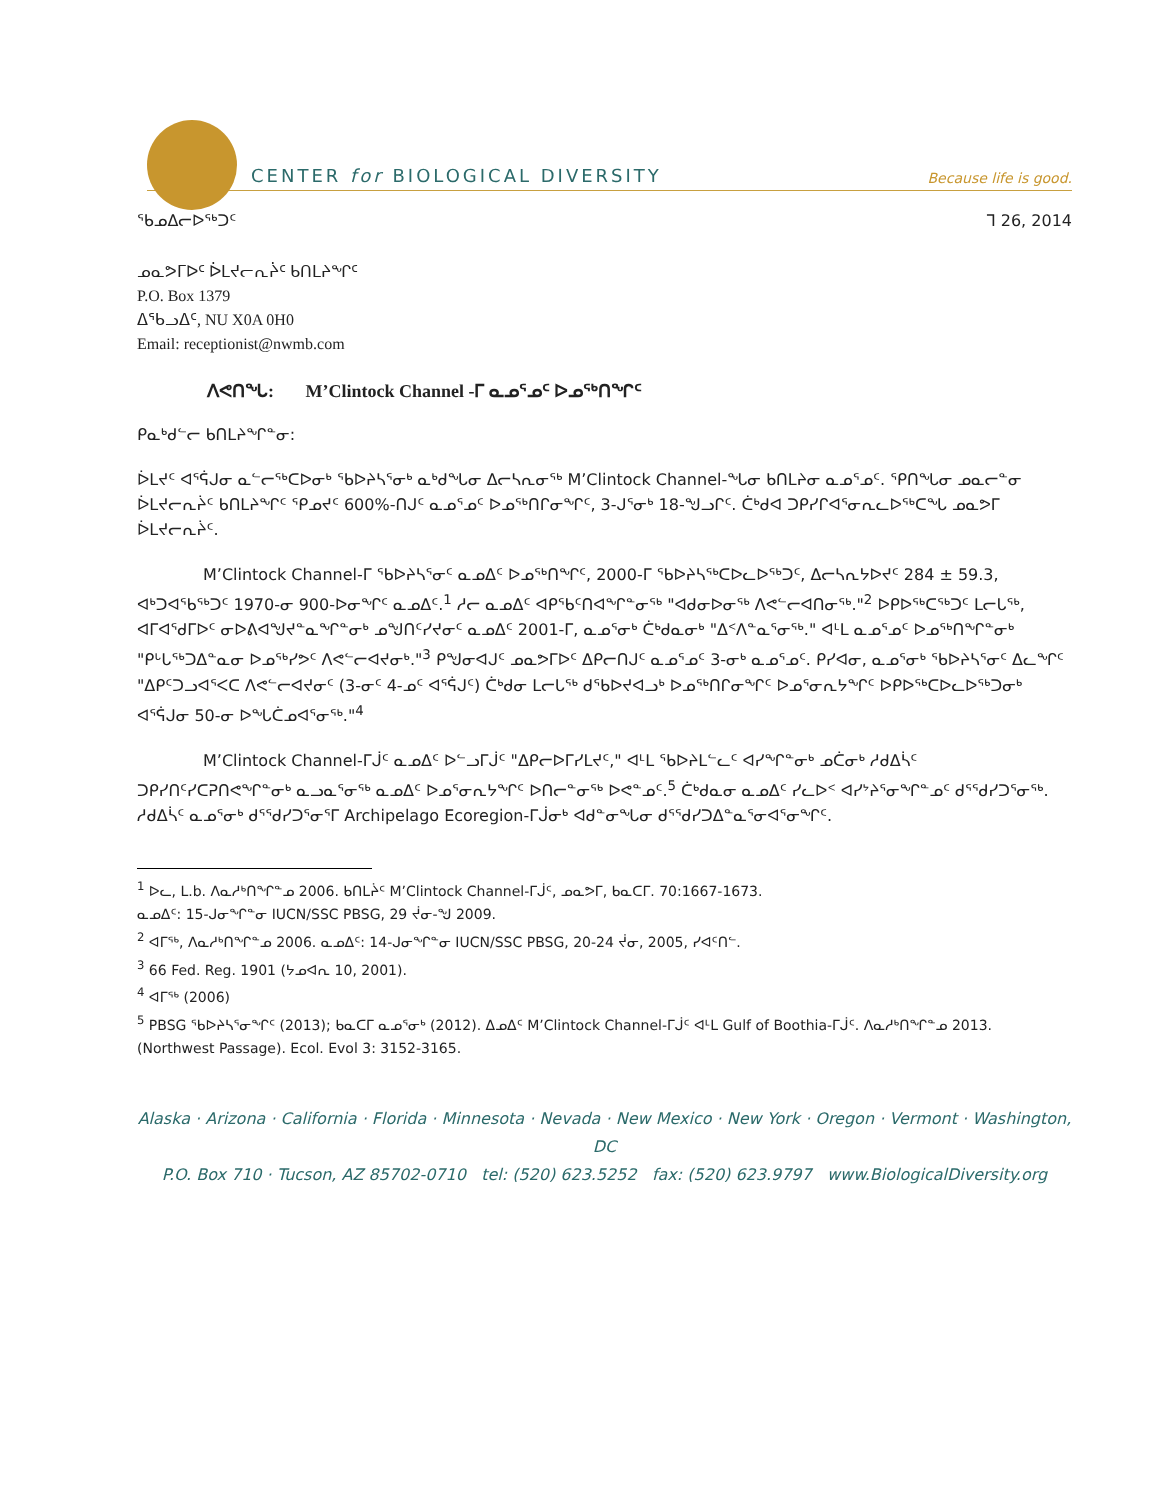CENTER for BIOLOGICAL DIVERSITY
Because life is good.
ᖃᓄᐃᓕᐅᖅᑐᑦ ᒣ 26, 2014
ᓄᓇᕗᒥᐅᑦ ᐆᒪᔪᓕᕆᔩᑦ ᑲᑎᒪᔨᖏᑦ
P.O. Box 1379
ᐃᖃᓗᐃᑦ, NU X0A 0H0
Email: receptionist@nwmb.com
ᐱᕙᑎᖓ: M’Clintock Channel -ᒥ ᓇᓄᕐᓄᑦ ᐅᓄᖅᑎᖏᑦ
ᑭᓇᒃᑯᓪᓕ ᑲᑎᒪᔨᖏᓐᓂ:
ᐆᒪᔪᑦ ᐊᕐᕌᒍᓂ ᓇᓪᓕᖅᑕᐅᓂᒃ ᖃᐅᔨᓴᕐᓂᒃ ᓇᒃᑯᖓᓂ ᐃᓕᓴᕆᓂᖅ M’Clintock Channel-ᖓᓂ ᑲᑎᒪᔨᓂ ᓇᓄᕐᓄᑦ. ᕿᑎᖓᓂ ᓄᓇᓕᓐᓂ ᐆᒪᔪᓕᕆᔩᑦ ᑲᑎᒪᔨᖏᑦ ᕿᓄᔪᑦ 600%-ᑎᒍᑦ ᓇᓄᕐᓄᑦ ᐅᓄᖅᑎᒋᓂᖏᑦ, 3-ᒍᕐᓂᒃ 18-ᖑᓗᒋᑦ. ᑖᒃᑯᐊ ᑐᑭᓯᒋᐊᕐᓂᕆᓚᐅᖅᑕᖓ ᓄᓇᕗᒥ ᐆᒪᔪᓕᕆᔩᑦ.
M’Clintock Channel-ᒥ ᖃᐅᔨᓴᕐᓂᑦ ᓇᓄᐃᑦ ᐅᓄᖅᑎᖏᑦ, 2000-ᒥ ᖃᐅᔨᓴᖅᑕᐅᓚᐅᖅᑐᑦ, ᐃᓕᓴᕆᔭᐅᔪᑦ 284 ± 59.3, ᐊᒃᑐᐊᖃᖅᑐᑦ 1970-ᓂ 900-ᐅᓂᖏᑦ ᓇᓄᐃᑦ.<sup>1</sup> ᓱᓕ ᓇᓄᐃᑦ ᐊᑭᖃᑦᑎᐊᖏᓐᓂᖅ "ᐊᑯᓂᐅᓂᖅ ᐱᕙᓪᓕᐊᑎᓂᖅ."<sup>2</sup> ᐅᑭᐅᖅᑕᖅᑐᑦ ᒪᓕᒐᖅ, ᐊᒥᐊᕐᑯᒥᐅᑦ ᓂᐅᕕᐊᖑᔪᓐᓇᖏᓐᓂᒃ ᓄᖑᑎᑦᓯᔪᓂᑦ ᓇᓄᐃᑦ 2001-ᒥ, ᓇᓄᕐᓂᒃ ᑖᒃᑯᓇᓂᒃ "ᐃᑉᐱᓐᓇᕐᓂᖅ." ᐊᒻᒪ ᓇᓄᕐᓄᑦ ᐅᓄᖅᑎᖏᓐᓂᒃ "ᑭᒡᒐᖅᑐᐃᓐᓇᓂ ᐅᓄᖅᓯᕗᑦ ᐱᕙᓪᓕᐊᔪᓂᒃ."<sup>3</sup> ᑭᖑᓂᐊᒍᑦ ᓄᓇᕗᒥᐅᑦ ᐃᑭᓕᑎᒍᑦ ᓇᓄᕐᓄᑦ 3-ᓂᒃ ᓇᓄᕐᓄᑦ. ᑭᓯᐊᓂ, ᓇᓄᕐᓂᒃ ᖃᐅᔨᓴᕐᓂᑦ ᐃᓚᖏᑦ "ᐃᑭᑦᑐᓗᐊᕐᐸᑕ ᐱᕙᓪᓕᐊᔪᓂᑦ (3-ᓂᑦ 4-ᓄᑦ ᐊᕐᕌᒍᑦ) ᑖᒃᑯᓂ ᒪᓕᒐᖅ ᑯᖃᐅᔪᐊᓗᒃ ᐅᓄᖅᑎᒋᓂᖏᑦ ᐅᓄᕐᓂᕆᔭᖏᑦ ᐅᑭᐅᖅᑕᐅᓚᐅᖅᑐᓂᒃ ᐊᕐᕌᒍᓂ 50-ᓂ ᐅᖓᑖᓄᐊᕐᓂᖅ."<sup>4</sup>
M’Clintock Channel-ᒥᒎᑦ ᓇᓄᐃᑦ ᐅᓪᓗᒥᒎᑦ "ᐃᑭᓕᐅᒥᓯᒪᔪᑦ," ᐊᒻᒪ ᖃᐅᔨᒪᓪᓚᑦ ᐊᓯᖏᓐᓂᒃ ᓄᑖᓂᒃ ᓱᑯᐃᓵᑦ ᑐᑭᓯᑎᑦᓯᑕᕈᑎᕙᖏᓐᓂᒃ ᓇᓗᓇᕐᓂᖅ ᓇᓄᐃᑦ ᐅᓄᕐᓂᕆᔭᖏᑦ ᐅᑎᓕᓐᓂᖅ ᐅᕙᓐᓄᑦ.<sup>5</sup> ᑖᒃᑯᓇᓂ ᓇᓄᐃᑦ ᓯᓚᐅᑉ ᐊᓯᔾᔨᕐᓂᖏᓐᓄᑦ ᑯᕐᖁᓯᑐᕐᓂᖅ. ᓱᑯᐃᓵᑦ ᓇᓄᕐᓂᒃ ᑯᕐᖁᓯᑐᕐᓂᕐᒥ Archipelago Ecoregion-ᒥᒎᓂᒃ ᐊᑯᓐᓂᖓᓂ ᑯᕐᖁᓯᑐᐃᓐᓇᕐᓂᐊᕐᓂᖏᑦ.
<sup>1</sup> ᐅᓚ, L.b. ᐱᓇᓱᒃᑎᖏᓐᓄ 2006. ᑲᑎᒪᔩᑦ M’Clintock Channel-ᒥᒎᑦ, ᓄᓇᕗᒥ, ᑲᓇᑕᒥ. 70:1667-1673.
ᓇᓄᐃᑦ: 15-ᒍᓂᖏᓐᓂ IUCN/SSC PBSG, 29 ᔫᓂ-ᖑ 2009.
<sup>2</sup> ᐊᒥᖅ, ᐱᓇᓱᒃᑎᖏᓐᓄ 2006. ᓇᓄᐃᑦ: 14-ᒍᓂᖏᓐᓂ IUCN/SSC PBSG, 20-24 ᔫᓂ, 2005, ᓯᐊᑦᑎᓪ.
<sup>3</sup> 66 Fed. Reg. 1901 (ᔭᓄᐊᕆ 10, 2001).
<sup>4</sup> ᐊᒥᖅ (2006)
<sup>5</sup> PBSG ᖃᐅᔨᓴᕐᓂᖏᑦ (2013); ᑲᓇᑕᒥ ᓇᓄᕐᓂᒃ (2012). ᐃᓄᐃᑦ M’Clintock Channel-ᒥᒎᑦ ᐊᒻᒪ Gulf of Boothia-ᒥᒎᑦ. ᐱᓇᓱᒃᑎᖏᓐᓄ 2013. (Northwest Passage). Ecol. Evol 3: 3152-3165.
Alaska · Arizona · California · Florida · Minnesota · Nevada · New Mexico · New York · Oregon · Vermont · Washington, DC
P.O. Box 710 · Tucson, AZ 85702-0710 tel: (520) 623.5252 fax: (520) 623.9797 www.BiologicalDiversity.org